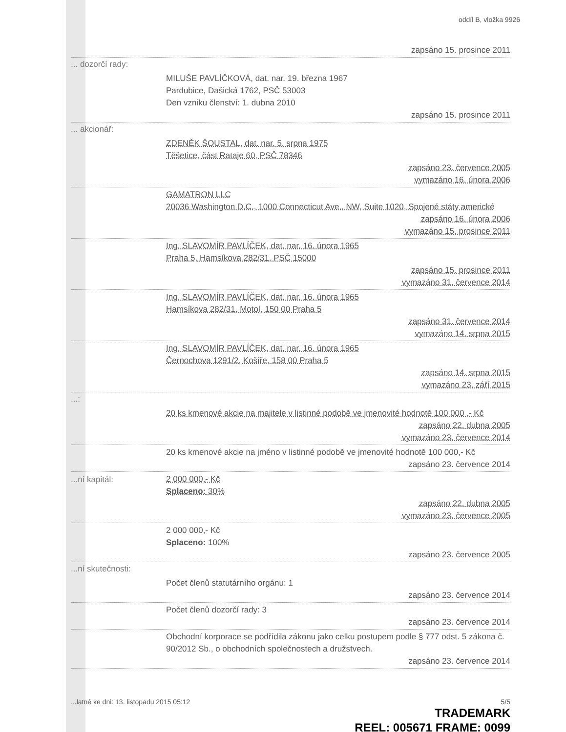oddíl B, vložka 9926
zapsáno 15. prosince 2011
... dozorčí rady:
MILUŠE PAVLÍČKOVÁ, dat. nar. 19. března 1967
Pardubice, Dašická 1762, PSČ 53003
Den vzniku členství: 1. dubna 2010
zapsáno 15. prosince 2011
... akcionář:
ZDENĚK ŠOUSTAL, dat. nar. 5. srpna 1975
Těšetice, část Rataje 60, PSČ 78346
zapsáno 23. července 2005
vymazáno 16. února 2006
GAMATRON LLC
20036 Washington D.C., 1000 Connecticut Ave., NW, Suite 1020, Spojené státy americké
zapsáno 16. února 2006
vymazáno 15. prosince 2011
Ing. SLAVOMÍR PAVLÍČEK, dat. nar. 16. února 1965
Praha 5, Hamsíkova 282/31, PSČ 15000
zapsáno 15. prosince 2011
vymazáno 31. července 2014
Ing. SLAVOMÍR PAVLÍČEK, dat. nar. 16. února 1965
Hamsíkova 282/31, Motol, 150 00 Praha 5
zapsáno 31. července 2014
vymazáno 14. srpna 2015
Ing. SLAVOMÍR PAVLÍČEK, dat. nar. 16. února 1965
Černochova 1291/2, Košíře, 158 00 Praha 5
zapsáno 14. srpna 2015
vymazáno 23. září 2015
...:
20 ks kmenové akcie na majitele v listinné podobě ve jmenovité hodnotě 100 000 ,- Kč
zapsáno 22. dubna 2005
vymazáno 23. července 2014
20 ks kmenové akcie na jméno v listinné podobě ve jmenovité hodnotě 100 000,- Kč
zapsáno 23. července 2014
...ní kapitál:
2 000 000,- Kč
Splaceno: 30%
zapsáno 22. dubna 2005
vymazáno 23. července 2005
2 000 000,- Kč
Splaceno: 100%
zapsáno 23. července 2005
...ní skutečnosti:
Počet členů statutárního orgánu: 1
zapsáno 23. července 2014
Počet členů dozorčí rady: 3
zapsáno 23. července 2014
Obchodní korporace se podřídila zákonu jako celku postupem podle § 777 odst. 5 zákona č. 90/2012 Sb., o obchodních společnostech a družstvech.
zapsáno 23. července 2014
...latné ke dni: 13. listopadu 2015 05:12 5/5
TRADEMARK
REEL: 005671 FRAME: 0099